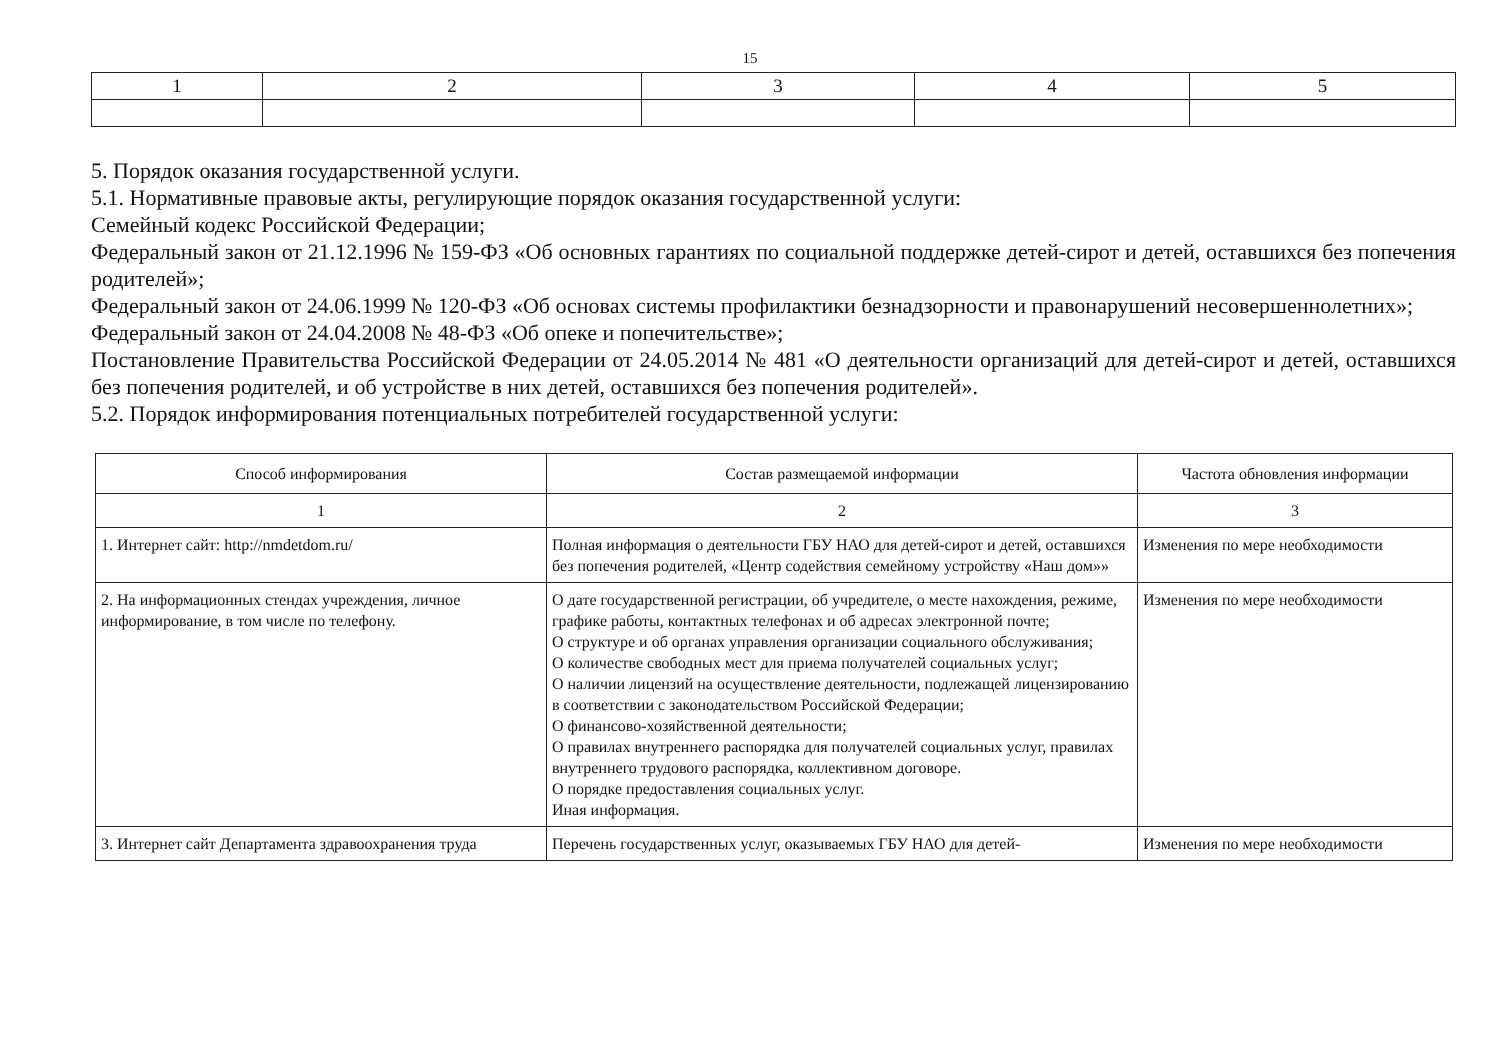15
| 1 | 2 | 3 | 4 | 5 |
5. Порядок оказания государственной услуги.
5.1. Нормативные правовые акты, регулирующие порядок оказания государственной услуги:
Семейный кодекс Российской Федерации;
Федеральный закон от 21.12.1996 № 159-ФЗ «Об основных гарантиях по социальной поддержке детей-сирот и детей, оставшихся без попечения родителей»;
Федеральный закон от 24.06.1999 № 120-ФЗ «Об основах системы профилактики безнадзорности и правонарушений несовершеннолетних»;
Федеральный закон от 24.04.2008 № 48-ФЗ «Об опеке и попечительстве»;
Постановление Правительства Российской Федерации от 24.05.2014 № 481 «О деятельности организаций для детей-сирот и детей, оставшихся без попечения родителей, и об устройстве в них детей, оставшихся без попечения родителей».
5.2. Порядок информирования потенциальных потребителей государственной услуги:
| Способ информирования | Состав размещаемой информации | Частота обновления информации |
| --- | --- | --- |
| 1 | 2 | 3 |
| 1. Интернет сайт: http://nmdetdom.ru/ | Полная информация о деятельности ГБУ НАО для детей-сирот и детей, оставшихся без попечения родителей, «Центр содействия семейному устройству «Наш дом»» | Изменения по мере необходимости |
| 2. На информационных стендах учреждения, личное информирование, в том числе по телефону. | О дате государственной регистрации, об учредителе, о месте нахождения, режиме, графике работы, контактных телефонах и об адресах электронной почте; О структуре и об органах управления организации социального обслуживания; О количестве свободных мест для приема получателей социальных услуг; О наличии лицензий на осуществление деятельности, подлежащей лицензированию в соответствии с законодательством Российской Федерации; О финансово-хозяйственной деятельности; О правилах внутреннего распорядка для получателей социальных услуг, правилах внутреннего трудового распорядка, коллективном договоре. О порядке предоставления социальных услуг. Иная информация. | Изменения по мере необходимости |
| 3. Интернет сайт Департамента здравоохранения труда | Перечень государственных услуг, оказываемых ГБУ НАО для детей- | Изменения по мере необходимости |